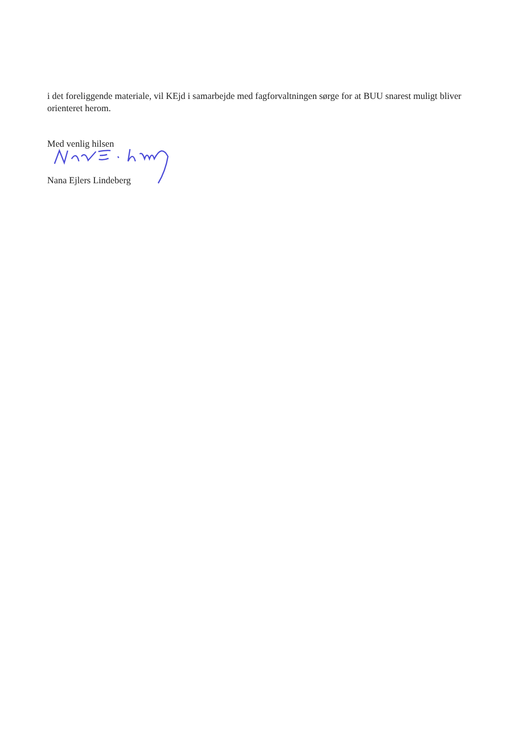i det foreliggende materiale, vil KEjd i samarbejde med fagforvaltningen sørge for at BUU snarest muligt bliver orienteret herom.
Med venlig hilsen
Nana Ejlers Lindeberg